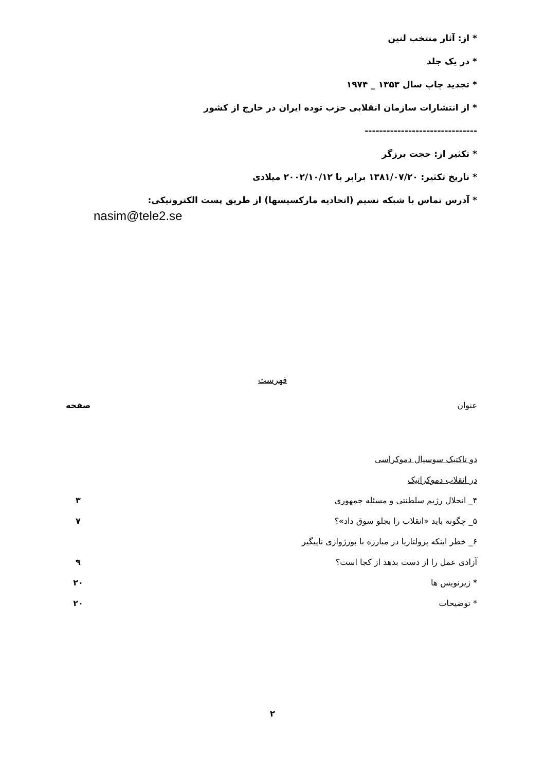* از: آثار منتخب لنین
* در یک جلد
* تجدید چاپ سال ۱۳۵۳ _ ۱۹۷۴
* از انتشارات سازمان انقلابی حزب توده ایران در خارج از کشور
-------------------------------
* تکثیر از: حجت برزگر
* تاریخ تکثیر: ۱۳۸۱/۰۷/۲۰ برابر با ۲۰۰۲/۱۰/۱۲ میلادی
* آدرس تماس با شبکه نسیم (اتحادیه مارکسیسها) از طریق پست الکترونیکی:
nasim@tele2.se
فهرست
عنوان صفحه
دو تاکتیک سوسیال دموکراسی
در انقلاب دموکراتیک
۴_ انحلال رژیم سلطنتی و مسئله جمهوری ۳
۵_ چگونه باید «انقلاب را بجلو سوق داد»؟ ۷
۶_ خطر اینکه پرولتاریا در مبارزه با بورژوازی ناپیگیر
آزادی عمل را از دست بدهد از کجا است؟ ۹
* زیرنویس ها ۲۰
* توضیحات ۲۰
۲